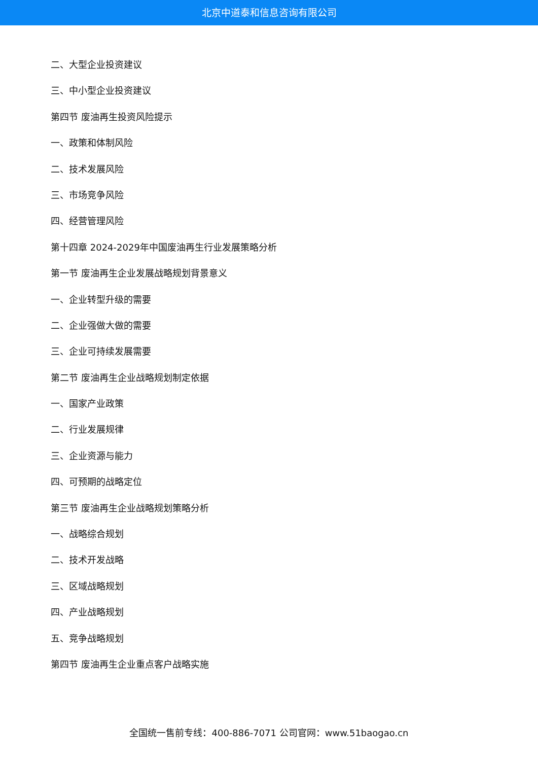北京中道泰和信息咨询有限公司
二、大型企业投资建议
三、中小型企业投资建议
第四节 废油再生投资风险提示
一、政策和体制风险
二、技术发展风险
三、市场竞争风险
四、经营管理风险
第十四章 2024-2029年中国废油再生行业发展策略分析
第一节 废油再生企业发展战略规划背景意义
一、企业转型升级的需要
二、企业强做大做的需要
三、企业可持续发展需要
第二节 废油再生企业战略规划制定依据
一、国家产业政策
二、行业发展规律
三、企业资源与能力
四、可预期的战略定位
第三节 废油再生企业战略规划策略分析
一、战略综合规划
二、技术开发战略
三、区域战略规划
四、产业战略规划
五、竞争战略规划
第四节 废油再生企业重点客户战略实施
全国统一售前专线：400-886-7071 公司官网：www.51baogao.cn